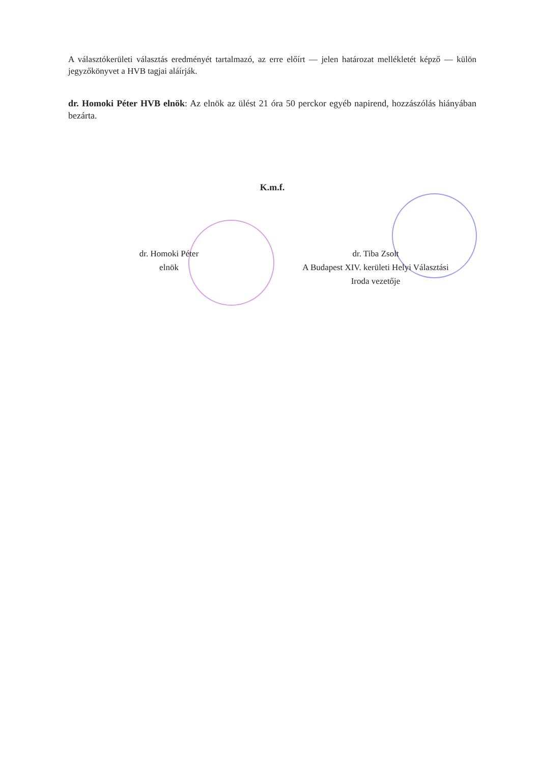A választókerületi választás eredményét tartalmazó, az erre előírt — jelen határozat mellékletét képző — külön jegyzőkönyvet a HVB tagjai aláírják.
dr. Homoki Péter HVB elnök: Az elnök az ülést 21 óra 50 perckor egyéb napirend, hozzászólás hiányában bezárta.
K.m.f.
dr. Homoki Péter
elnök
dr. Tiba Zsolt
A Budapest XIV. kerületi Helyi Választási
Iroda vezetője